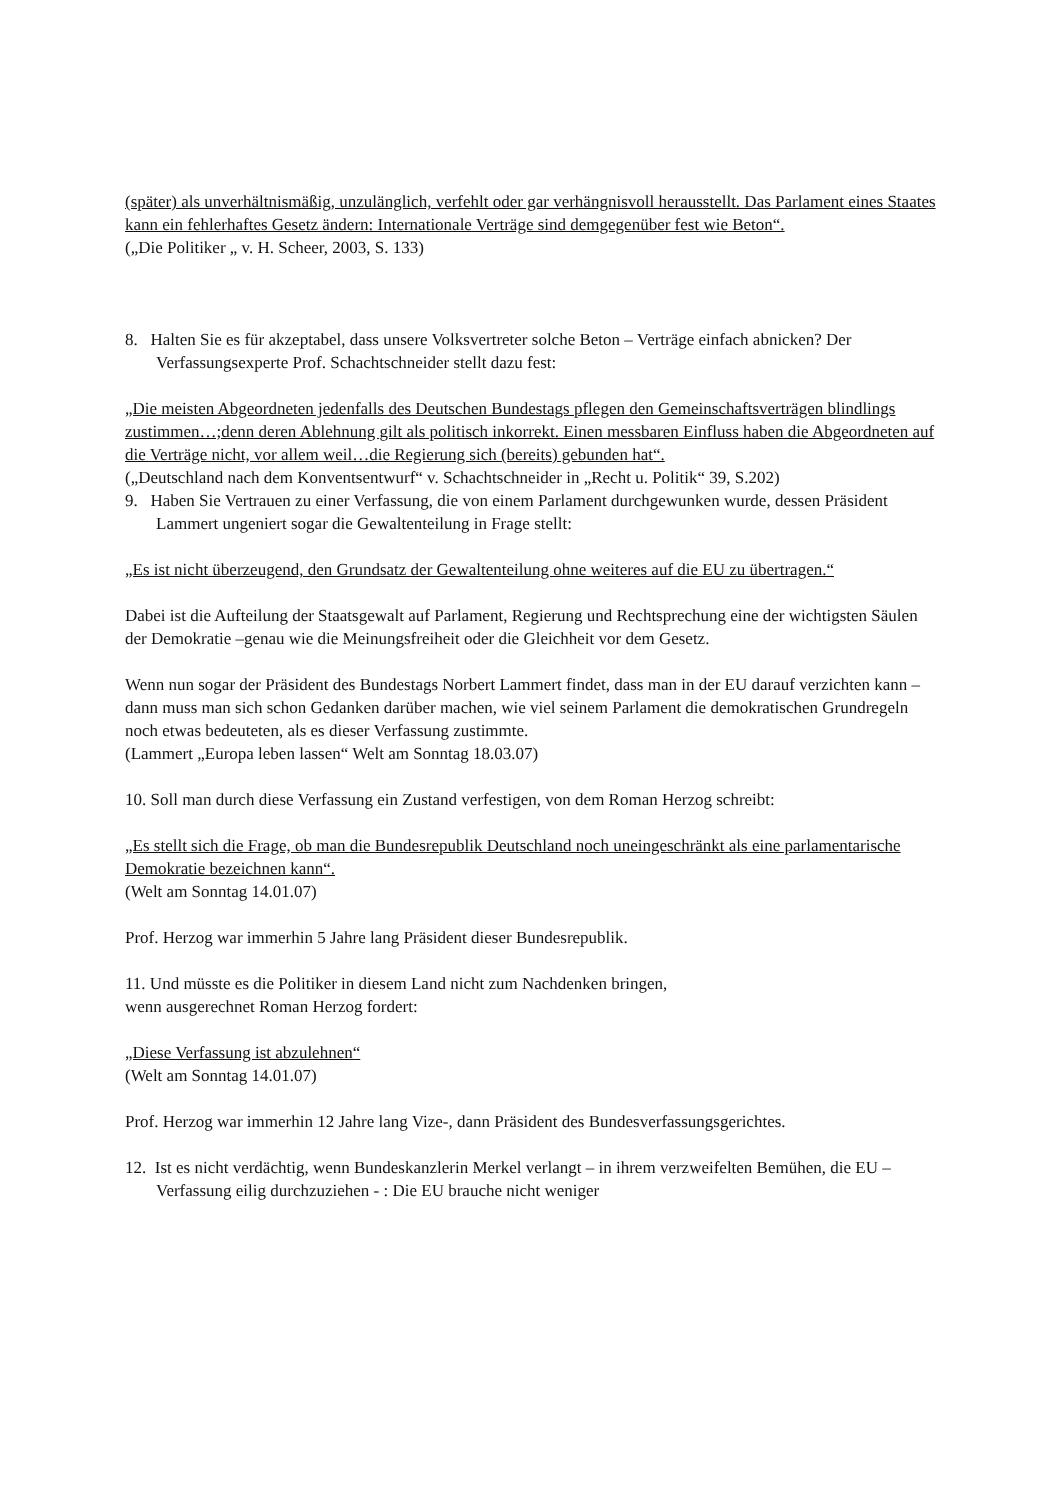(später) als unverhältnismäßig, unzulänglich, verfehlt oder gar verhängnisvoll herausstellt. Das Parlament eines Staates kann ein fehlerhaftes Gesetz ändern: Internationale Verträge sind demgegenüber fest wie Beton“.
(„Die Politiker „ v. H. Scheer, 2003, S. 133)
8. Halten Sie es für akzeptabel, dass unsere Volksvertreter solche Beton – Verträge einfach abnicken? Der Verfassungsexperte Prof. Schachtschneider stellt dazu fest:
„Die meisten Abgeordneten jedenfalls des Deutschen Bundestags pflegen den Gemeinschaftsverträgen blindlings zustimmen…;denn deren Ablehnung gilt als politisch inkorrekt. Einen messbaren Einfluss haben die Abgeordneten auf die Verträge nicht, vor allem weil…die Regierung sich (bereits) gebunden hat“.
(„Deutschland nach dem Konventsentwurf“ v. Schachtschneider in „Recht u. Politik“ 39, S.202)
9. Haben Sie Vertrauen zu einer Verfassung, die von einem Parlament durchgewunken wurde, dessen Präsident Lammert ungeniert sogar die Gewaltenteilung in Frage stellt:
„Es ist nicht überzeugend, den Grundsatz der Gewaltenteilung ohne weiteres auf die EU zu übertragen.“
Dabei ist die Aufteilung der Staatsgewalt auf Parlament, Regierung und Rechtsprechung eine der wichtigsten Säulen der Demokratie –genau wie die Meinungsfreiheit oder die Gleichheit vor dem Gesetz.
Wenn nun sogar der Präsident des Bundestags Norbert Lammert findet, dass man in der EU darauf verzichten kann – dann muss man sich schon Gedanken darüber machen, wie viel seinem Parlament die demokratischen Grundregeln noch etwas bedeuteten, als es dieser Verfassung zustimmte.
(Lammert „Europa leben lassen“ Welt am Sonntag 18.03.07)
10. Soll man durch diese Verfassung ein Zustand verfestigen, von dem Roman Herzog schreibt:
„Es stellt sich die Frage, ob man die Bundesrepublik Deutschland noch uneingeschränkt als eine parlamentarische Demokratie bezeichnen kann“.
(Welt am Sonntag 14.01.07)
Prof. Herzog war immerhin 5 Jahre lang Präsident dieser Bundesrepublik.
11. Und müsste es die Politiker in diesem Land nicht zum Nachdenken bringen,
wenn ausgerechnet Roman Herzog fordert:
„Diese Verfassung ist abzulehnen“
(Welt am Sonntag 14.01.07)
Prof. Herzog war immerhin 12 Jahre lang Vize-, dann Präsident des Bundesverfassungsgerichtes.
12. Ist es nicht verdächtig, wenn Bundeskanzlerin Merkel verlangt – in ihrem verzweifelten Bemühen, die EU – Verfassung eilig durchzuziehen - : Die EU brauche nicht weniger